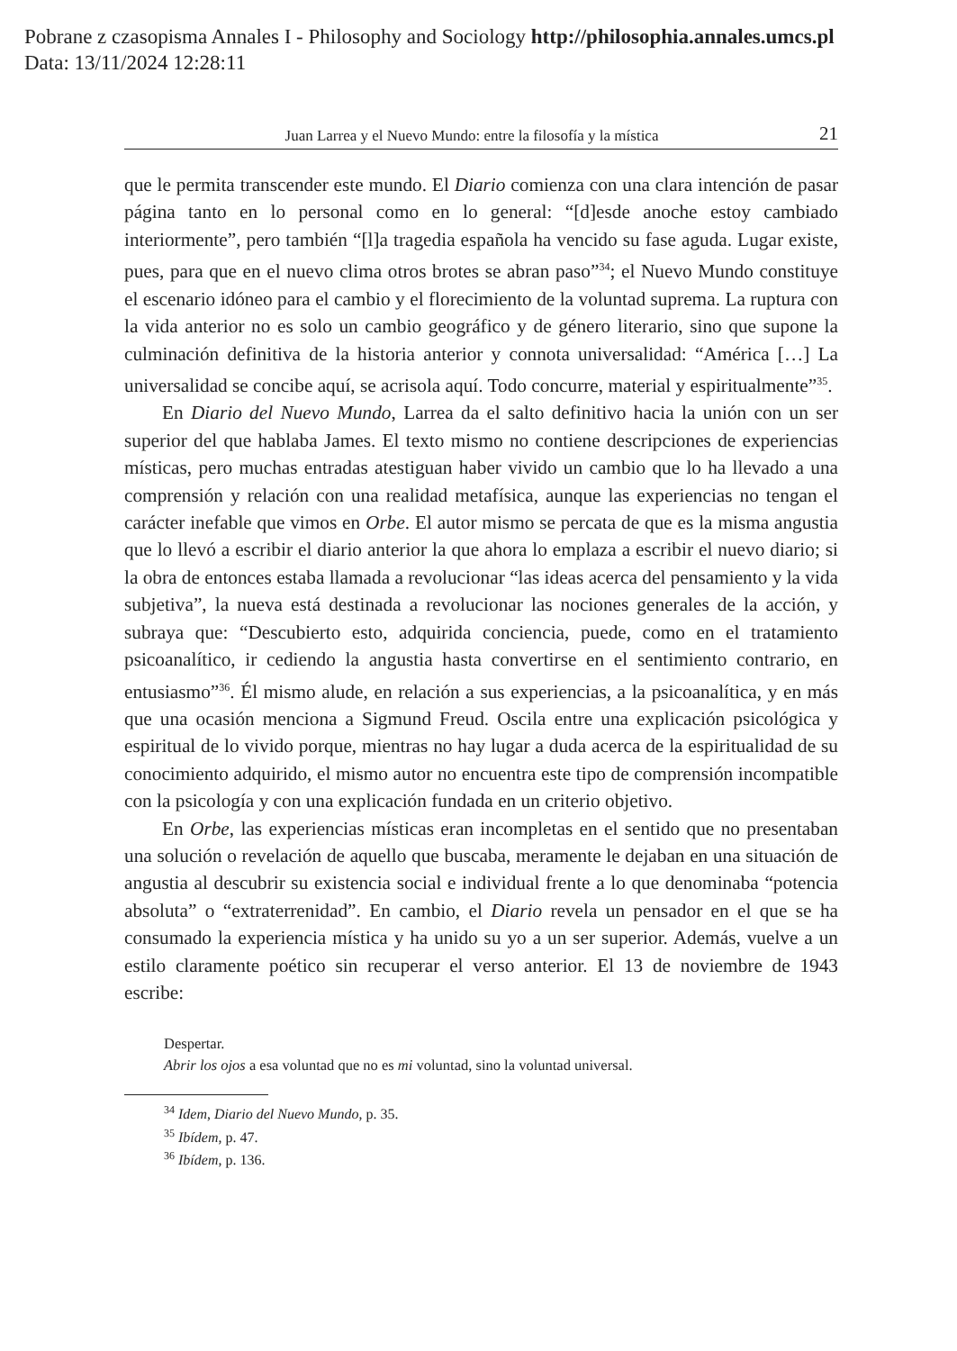Pobrane z czasopisma Annales I - Philosophy and Sociology http://philosophia.annales.umcs.pl
Data: 13/11/2024 12:28:11
Juan Larrea y el Nuevo Mundo: entre la filosofía y la mística 21
que le permita transcender este mundo. El Diario comienza con una clara intención de pasar página tanto en lo personal como en lo general: “[d]esde anoche estoy cambiado interiormente”, pero también “[l]a tragedia española ha vencido su fase aguda. Lugar existe, pues, para que en el nuevo clima otros brotes se abran paso”<sup>34</sup>; el Nuevo Mundo constituye el escenario idóneo para el cambio y el florecimiento de la voluntad suprema. La ruptura con la vida anterior no es solo un cambio geográfico y de género literario, sino que supone la culminación definitiva de la historia anterior y connota universalidad: “América […] La universalidad se concibe aquí, se acrisola aquí. Todo concurre, material y espiritualmente”<sup>35</sup>.
En Diario del Nuevo Mundo, Larrea da el salto definitivo hacia la unión con un ser superior del que hablaba James. El texto mismo no contiene descripciones de experiencias místicas, pero muchas entradas atestiguan haber vivido un cambio que lo ha llevado a una comprensión y relación con una realidad metafísica, aunque las experiencias no tengan el carácter inefable que vimos en Orbe. El autor mismo se percata de que es la misma angustia que lo llevó a escribir el diario anterior la que ahora lo emplaza a escribir el nuevo diario; si la obra de entonces estaba llamada a revolucionar “las ideas acerca del pensamiento y la vida subjetiva”, la nueva está destinada a revolucionar las nociones generales de la acción, y subraya que: “Descubierto esto, adquirida conciencia, puede, como en el tratamiento psicoanalítico, ir cediendo la angustia hasta convertirse en el sentimiento contrario, en entusiasmo”<sup>36</sup>. Él mismo alude, en relación a sus experiencias, a la psicoanalítica, y en más que una ocasión menciona a Sigmund Freud. Oscila entre una explicación psicológica y espiritual de lo vivido porque, mientras no hay lugar a duda acerca de la espiritualidad de su conocimiento adquirido, el mismo autor no encuentra este tipo de comprensión incompatible con la psicología y con una explicación fundada en un criterio objetivo.
En Orbe, las experiencias místicas eran incompletas en el sentido que no presentaban una solución o revelación de aquello que buscaba, meramente le dejaban en una situación de angustia al descubrir su existencia social e individual frente a lo que denominaba “potencia absoluta” o “extraterrenidad”. En cambio, el Diario revela un pensador en el que se ha consumado la experiencia mística y ha unido su yo a un ser superior. Además, vuelve a un estilo claramente poético sin recuperar el verso anterior. El 13 de noviembre de 1943 escribe:
Despertar.
Abrir los ojos a esa voluntad que no es mi voluntad, sino la voluntad universal.
<sup>34</sup> Idem, Diario del Nuevo Mundo, p. 35.
<sup>35</sup> Ibídem, p. 47.
<sup>36</sup> Ibídem, p. 136.